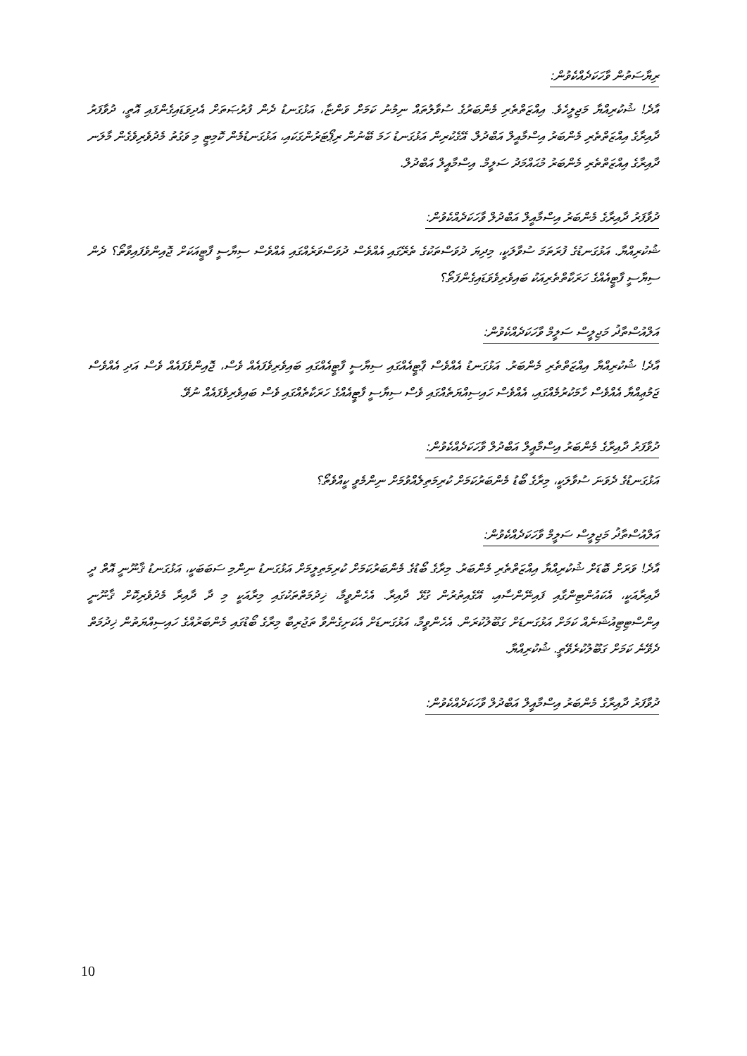ރިޔާސަތުން ވާހަކަދެއްކެވުން:
އާދެ! ޝުކުރިއްޔާ މަޖިލީހެވެ. އިއްޒަތްތެރި މެންބަރުގެ ސުވާލުތައް ނިމުނު ކަމަށް ވަންޏާ، އަޅުގަނޑު ދެން ފުރުޞަތަށް އެދިވަޑައިގެންފައި އޮތީ، ދުވާފަރު ދާއިރާގެ އިއްޒަތްތެރި މެންބަރު އިސްމާއީލް އަބްދުލް. އޭގެކުރިން އަޅުގަނޑު ހަމަ ބޭނުން ރިޕޯޓަރުންގަކައި، އަޅުގަނޑުމެން ކޮމިޓީ މި ވަގުތު މެދުވެރިވެގެން މާލަނ ދާއިރާގެ އިއްޒަތްތެރި މެންބަރު މުޙައްމަދު ސަލީމް. އިސްމާއީލް އަބްދުލް.
ދުވާފަރު ދާއިރާގެ މެންބަރު އިސްމާއީލް އަބްދުލް ވާހަކަދެއްކެވުން:
ޝުކުރިއްޔާ. އަޅުގަނޑުގެ ފުރަތަމަ ސުވާލަކީ، މިދިޔަ ދުވަސްތަކުގެ ތެރޭގައި އެއްވެސް ދުވަސްވަރެއްގައި އެއްވެސް ސިޔާސީ ފާޓީއަކަށް ޖޮއިންވެފައިވާތޯ؟ ދެން ސިޔާސީ ފާޓީއެއްގެ ހަރަކާތްތެރިއަކު ބައިވެރިވެވަޑައިގެންފަތޯ؟
އަލްއުސްތާޛު މަޖިލީސް ސަލީމް ވާހަކަދެއްކެވުން:
އާދެ! ޝުކުރިއްޔާ އިއްޒަތްތެރި މެންބަރު. އަޅުގަނޑު އެއްވެސް ޕާޓީއެއްގައި ސިޔާސީ ފާޓީއެއްގައި ބައިވެރިވެފައެއް ވެސް، ޖޮއިންވެފައެއް ވެސް އަދި އެއްވެސް ޖަމުޢިއްޔާ އެއްވެސް ހާމަކުރުމެއްގައި، އެއްވެސް ހައިސިއްޔަތެއްގައި ވެސް ސިޔާސީ ފާޓީއެއްގެ ހަރަކާތެއްގައި ވެސް ބައިވެރިވެފައެއް ނުވޭ.
ދުވާފަރު ދާއިރާގެ މެންބަރު އިސްމާއީލް އަބްދުލް ވާހަކަދެއްކެވުން:
އަޅުގަނޑުގެ ދެވަނަ ސުވާލަކީ، މިރާގެ ބޯޑު މެންބަރުކަމަށް ކުރިމަތިލެއްވުމަށް ނިންމެވީ ކީއްވެތޯ؟
އަލްއުސްތާޛު މަޖިލީސް ސަލީމް ވާހަކަދެއްކެވުން:
އާދެ! ވަރަށް ބޮޑަށް ޝުކުރިއްޔާ އިއްޒަތްތެރި މެންބަރު. މިރާގެ ބޯޑުގެ މެންބަރުކަމަށް ކުރިމަތިލީމަށް އަޅުގަނޑު ނިންމި ސަބަބަކީ، އަޅުގަނޑު ޤާނޫނީ އޮތް ދީ ދާއިރާއަކީ، އެކައުންޓިންގާއި ފައިނޭންސާއި، އޭގެއިތުރުން ގުޅޭ ދާއިރާ. އެހެންވީމާ، ޚިދުމަތްތަކުގައި މިރާއަކީ މި ދާ ދާއިރާ މެދުވެރިކޮށް ޤާނޫނީ އިންސްޓިޓިއުޝަނެއް ކަމަށް އަޅުގަނޑަށް ގަބޫލުކުރަން. އެހެންވީމާ، އަޅުގަނޑަށް އެކަށިގެންވާ ތަޖުރިބާ މިރާގެ ބޯޑުގައި މެންބަރުއްގެ ހައިސިއްޔަތުން ޚިދުމަތް ދެވޭނެ ކަމަށް ގަބޫލުކުރެވޭތީ. ޝުކުރިއްޔާ.
ދުވާފަރު ދާއިރާގެ މެންބަރު އިސްމާއީލް އަބްދުލް ވާހަކަދެއްކެވުން:
10